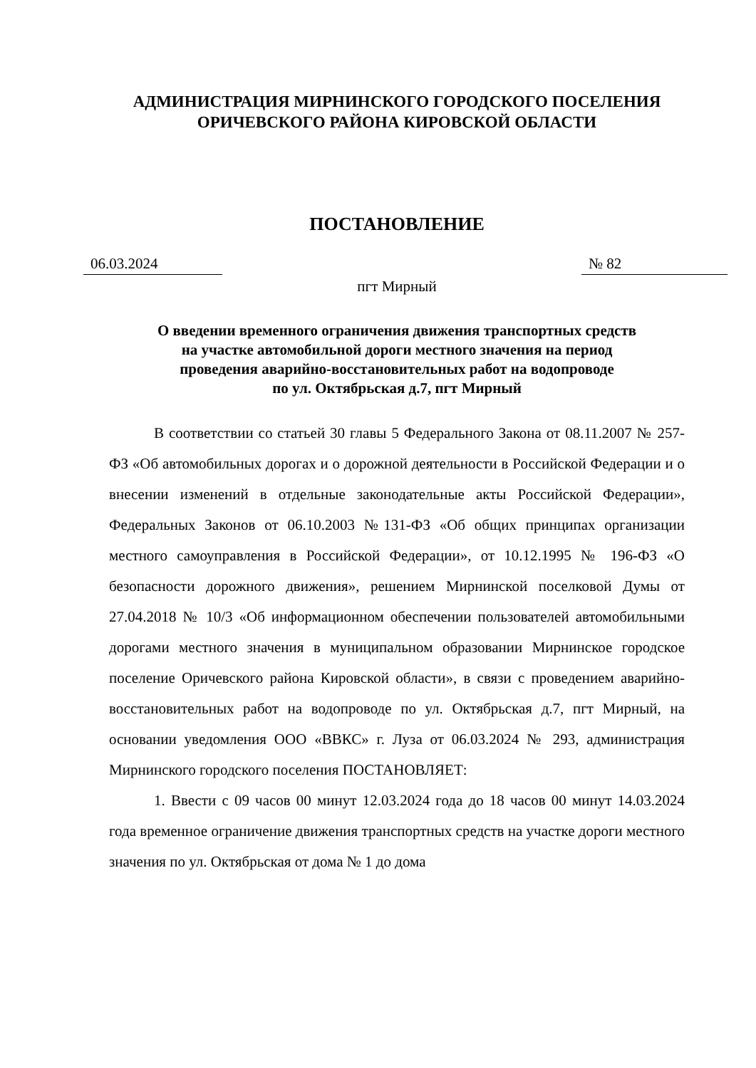АДМИНИСТРАЦИЯ МИРНИНСКОГО ГОРОДСКОГО ПОСЕЛЕНИЯ
ОРИЧЕВСКОГО РАЙОНА КИРОВСКОЙ ОБЛАСТИ
ПОСТАНОВЛЕНИЕ
06.03.2024 № 82
пгт Мирный
О введении временного ограничения движения транспортных средств
на участке автомобильной дороги местного значения на период
проведения аварийно-восстановительных работ на водопроводе
по ул. Октябрьская д.7, пгт Мирный
В соответствии со статьей 30 главы 5 Федерального Закона от 08.11.2007 № 257-ФЗ «Об автомобильных дорогах и о дорожной деятельности в Российской Федерации и о внесении изменений в отдельные законодательные акты Российской Федерации», Федеральных Законов от 06.10.2003 №131-ФЗ «Об общих принципах организации местного самоуправления в Российской Федерации», от 10.12.1995 № 196-ФЗ «О безопасности дорожного движения», решением Мирнинской поселковой Думы от 27.04.2018 № 10/3 «Об информационном обеспечении пользователей автомобильными дорогами местного значения в муниципальном образовании Мирнинское городское поселение Оричевского района Кировской области», в связи с проведением аварийно-восстановительных работ на водопроводе по ул. Октябрьская д.7, пгт Мирный, на основании уведомления ООО «ВВКС» г. Луза от 06.03.2024 № 293, администрация Мирнинского городского поселения ПОСТАНОВЛЯЕТ:
1. Ввести с 09 часов 00 минут 12.03.2024 года до 18 часов 00 минут 14.03.2024 года временное ограничение движения транспортных средств на участке дороги местного значения по ул. Октябрьская от дома № 1 до дома